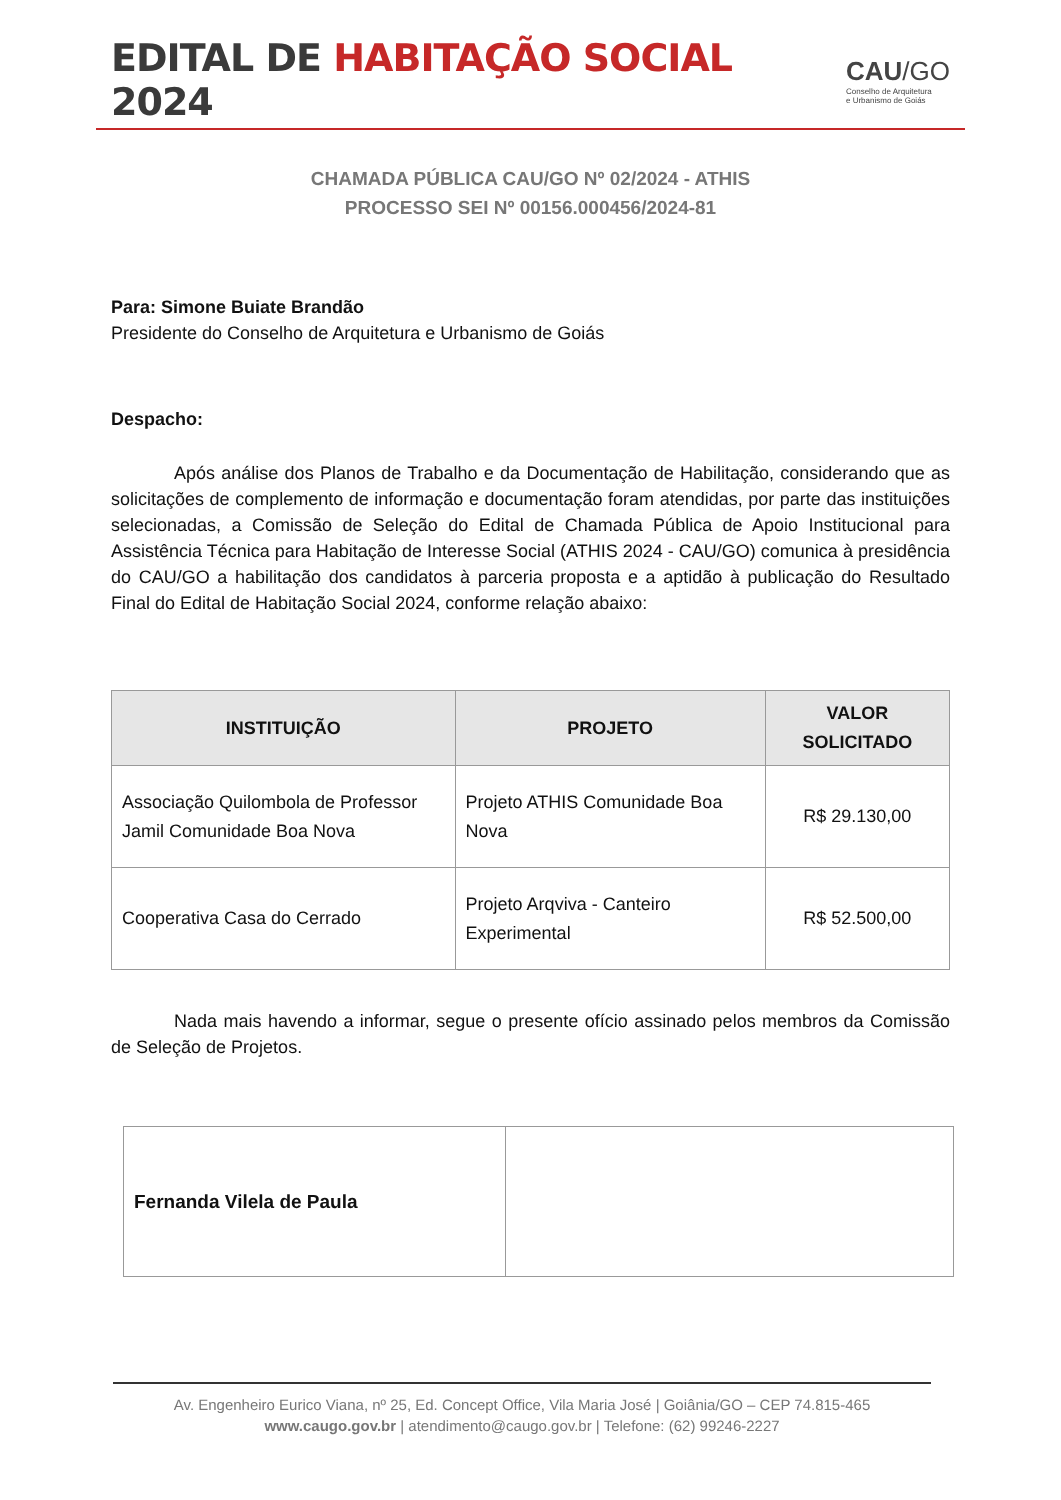EDITAL DE HABITAÇÃO SOCIAL 2024
CAU/GO
Conselho de Arquitetura
e Urbanismo de Goiás
CHAMADA PÚBLICA CAU/GO Nº 02/2024 - ATHIS
PROCESSO SEI Nº 00156.000456/2024-81
Para: Simone Buiate Brandão
Presidente do Conselho de Arquitetura e Urbanismo de Goiás
Despacho:
Após análise dos Planos de Trabalho e da Documentação de Habilitação, considerando que as solicitações de complemento de informação e documentação foram atendidas, por parte das instituições selecionadas, a Comissão de Seleção do Edital de Chamada Pública de Apoio Institucional para Assistência Técnica para Habitação de Interesse Social (ATHIS 2024 - CAU/GO) comunica à presidência do CAU/GO a habilitação dos candidatos à parceria proposta e a aptidão à publicação do Resultado Final do Edital de Habitação Social 2024, conforme relação abaixo:
| INSTITUIÇÃO | PROJETO | VALOR SOLICITADO |
| --- | --- | --- |
| Associação Quilombola de Professor Jamil Comunidade Boa Nova | Projeto ATHIS Comunidade Boa Nova | R$ 29.130,00 |
| Cooperativa Casa do Cerrado | Projeto Arqviva - Canteiro Experimental | R$ 52.500,00 |
Nada mais havendo a informar, segue o presente ofício assinado pelos membros da Comissão de Seleção de Projetos.
| Fernanda Vilela de Paula | |
Av. Engenheiro Eurico Viana, nº 25, Ed. Concept Office, Vila Maria José | Goiânia/GO – CEP 74.815-465
www.caugo.gov.br | atendimento@caugo.gov.br | Telefone: (62) 99246-2227